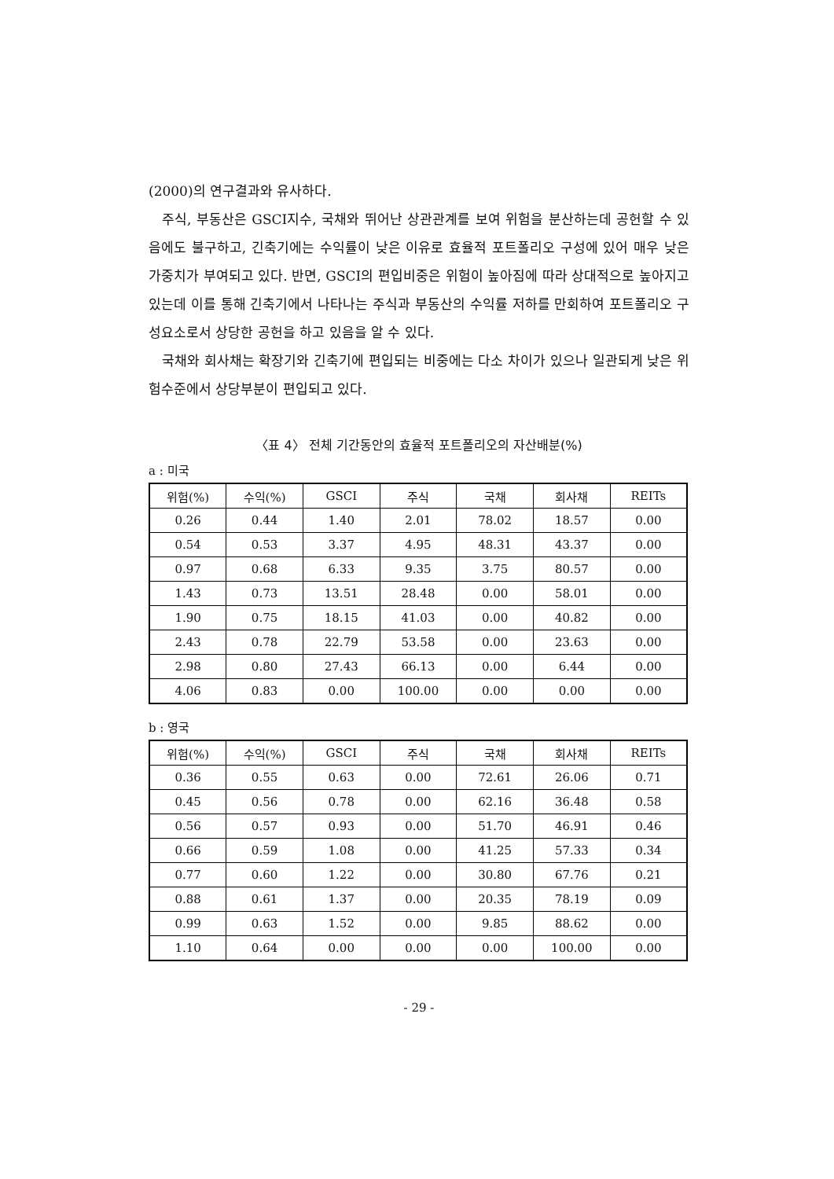(2000)의 연구결과와 유사하다.
주식, 부동산은 GSCI지수, 국채와 뛰어난 상관관계를 보여 위험을 분산하는데 공헌할 수 있음에도 불구하고, 긴축기에는 수익률이 낮은 이유로 효율적 포트폴리오 구성에 있어 매우 낮은 가중치가 부여되고 있다. 반면, GSCI의 편입비중은 위험이 높아짐에 따라 상대적으로 높아지고 있는데 이를 통해 긴축기에서 나타나는 주식과 부동산의 수익률 저하를 만회하여 포트폴리오 구성요소로서 상당한 공헌을 하고 있음을 알 수 있다.
국채와 회사채는 확장기와 긴축기에 편입되는 비중에는 다소 차이가 있으나 일관되게 낮은 위험수준에서 상당부분이 편입되고 있다.
〈표 4〉 전체 기간동안의 효율적 포트폴리오의 자산배분(%)
a : 미국
| 위험(%) | 수익(%) | GSCI | 주식 | 국채 | 회사채 | REITs |
| --- | --- | --- | --- | --- | --- | --- |
| 0.26 | 0.44 | 1.40 | 2.01 | 78.02 | 18.57 | 0.00 |
| 0.54 | 0.53 | 3.37 | 4.95 | 48.31 | 43.37 | 0.00 |
| 0.97 | 0.68 | 6.33 | 9.35 | 3.75 | 80.57 | 0.00 |
| 1.43 | 0.73 | 13.51 | 28.48 | 0.00 | 58.01 | 0.00 |
| 1.90 | 0.75 | 18.15 | 41.03 | 0.00 | 40.82 | 0.00 |
| 2.43 | 0.78 | 22.79 | 53.58 | 0.00 | 23.63 | 0.00 |
| 2.98 | 0.80 | 27.43 | 66.13 | 0.00 | 6.44 | 0.00 |
| 4.06 | 0.83 | 0.00 | 100.00 | 0.00 | 0.00 | 0.00 |
b : 영국
| 위험(%) | 수익(%) | GSCI | 주식 | 국채 | 회사채 | REITs |
| --- | --- | --- | --- | --- | --- | --- |
| 0.36 | 0.55 | 0.63 | 0.00 | 72.61 | 26.06 | 0.71 |
| 0.45 | 0.56 | 0.78 | 0.00 | 62.16 | 36.48 | 0.58 |
| 0.56 | 0.57 | 0.93 | 0.00 | 51.70 | 46.91 | 0.46 |
| 0.66 | 0.59 | 1.08 | 0.00 | 41.25 | 57.33 | 0.34 |
| 0.77 | 0.60 | 1.22 | 0.00 | 30.80 | 67.76 | 0.21 |
| 0.88 | 0.61 | 1.37 | 0.00 | 20.35 | 78.19 | 0.09 |
| 0.99 | 0.63 | 1.52 | 0.00 | 9.85 | 88.62 | 0.00 |
| 1.10 | 0.64 | 0.00 | 0.00 | 0.00 | 100.00 | 0.00 |
- 29 -